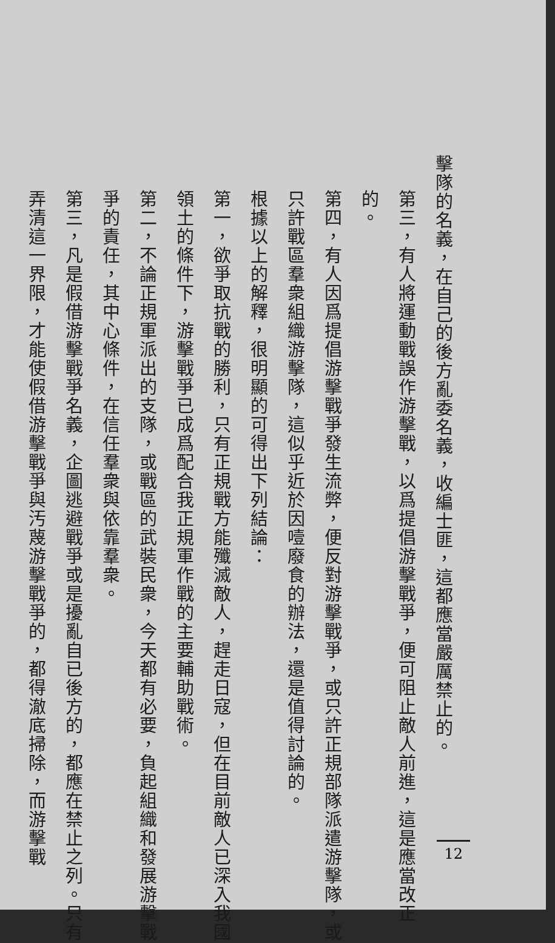擊隊的名義，在自己的後方亂委名義，收編士匪，這都應當嚴厲禁止的。
第三，有人將運動戰誤作游擊戰，以爲提倡游擊戰爭，便可阻止敵人前進，這是應當改正的。
第四，有人因爲提倡游擊戰爭發生流弊，便反對游擊戰爭，或只許正規部隊派遣游擊隊，或只許戰區羣衆組織游擊隊，這似乎近於因噎廢食的辦法，還是值得討論的。
根據以上的解釋，很明顯的可得出下列結論：
第一，欲爭取抗戰的勝利，只有正規戰方能殲滅敵人，趕走日寇，但在目前敵人已深入我國領土的條件下，游擊戰爭已成爲配合我正規軍作戰的主要輔助戰術。
第二，不論正規軍派出的支隊，或戰區的武裝民衆，今天都有必要，負起組織和發展游擊戰爭的責任，其中心條件，在信任羣衆與依靠羣衆。
第三，凡是假借游擊戰爭名義，企圖逃避戰爭或是擾亂自已後方的，都應在禁止之列。只有弄清這一界限，才能使假借游擊戰爭與汚蔑游擊戰爭的，都得澈底掃除，而游擊戰
12